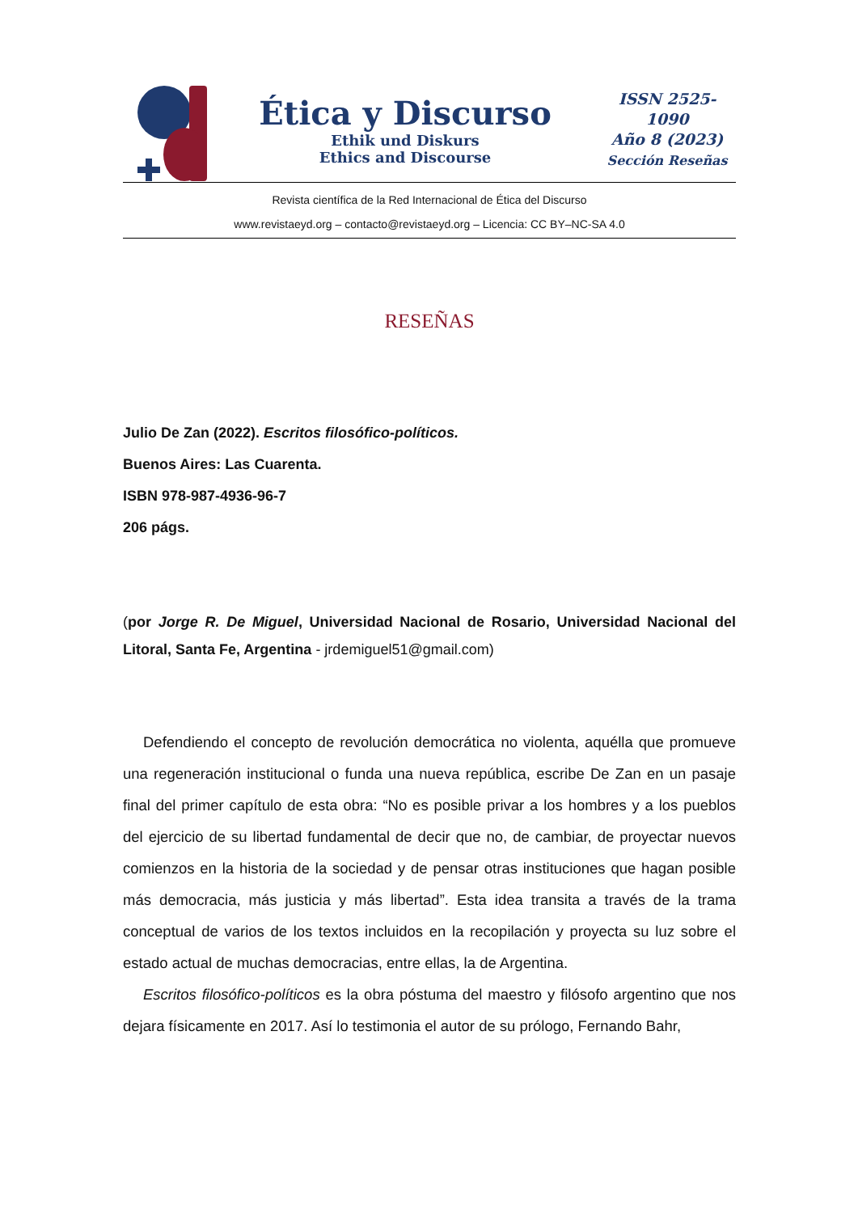Ética y Discurso
Ethik und Diskurs
Ethics and Discourse
ISSN 2525-1090
Año 8 (2023)
Sección Reseñas
Revista científica de la Red Internacional de Ética del Discurso
www.revistaeyd.org – contacto@revistaeyd.org – Licencia: CC BY–NC-SA 4.0
RESEÑAS
Julio De Zan (2022). Escritos filosófico-políticos.
Buenos Aires: Las Cuarenta.
ISBN 978-987-4936-96-7
206 págs.
(por Jorge R. De Miguel, Universidad Nacional de Rosario, Universidad Nacional del Litoral, Santa Fe, Argentina - jrdemiguel51@gmail.com)
Defendiendo el concepto de revolución democrática no violenta, aquélla que promueve una regeneración institucional o funda una nueva república, escribe De Zan en un pasaje final del primer capítulo de esta obra: “No es posible privar a los hombres y a los pueblos del ejercicio de su libertad fundamental de decir que no, de cambiar, de proyectar nuevos comienzos en la historia de la sociedad y de pensar otras instituciones que hagan posible más democracia, más justicia y más libertad”. Esta idea transita a través de la trama conceptual de varios de los textos incluidos en la recopilación y proyecta su luz sobre el estado actual de muchas democracias, entre ellas, la de Argentina.
Escritos filosófico-políticos es la obra póstuma del maestro y filósofo argentino que nos dejara físicamente en 2017. Así lo testimonia el autor de su prólogo, Fernando Bahr,